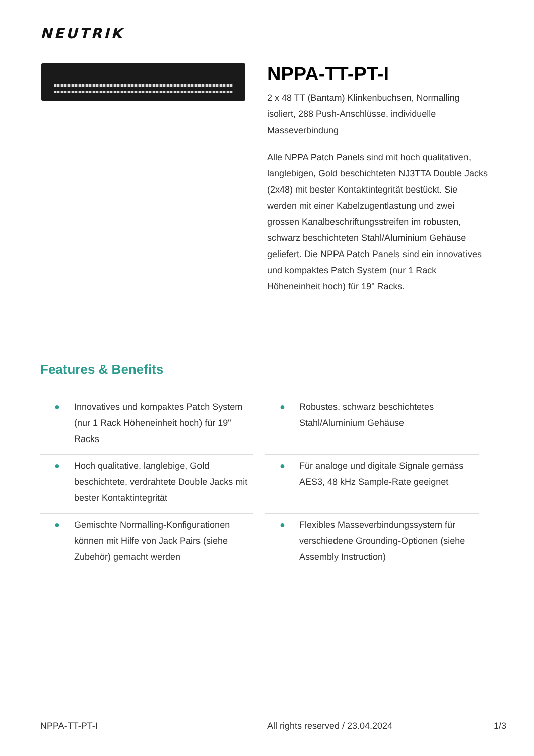NEUTRIK
NPPA-TT-PT-I
2 x 48 TT (Bantam) Klinkenbuchsen, Normalling isoliert, 288 Push-Anschlüsse, individuelle Masseverbindung
Alle NPPA Patch Panels sind mit hoch qualitativen, langlebigen, Gold beschichteten NJ3TTA Double Jacks (2x48) mit bester Kontaktintegrität bestückt. Sie werden mit einer Kabelzugentlastung und zwei grossen Kanalbeschriftungsstreifen im robusten, schwarz beschichteten Stahl/Aluminium Gehäuse geliefert. Die NPPA Patch Panels sind ein innovatives und kompaktes Patch System (nur 1 Rack Höheneinheit hoch) für 19" Racks.
Features & Benefits
● Innovatives und kompaktes Patch System (nur 1 Rack Höheneinheit hoch) für 19" Racks
● Robustes, schwarz beschichtetes Stahl/Aluminium Gehäuse
● Hoch qualitative, langlebige, Gold beschichtete, verdrahtete Double Jacks mit bester Kontaktintegrität
● Für analoge und digitale Signale gemäss AES3, 48 kHz Sample-Rate geeignet
● Gemischte Normalling-Konfigurationen können mit Hilfe von Jack Pairs (siehe Zubehör) gemacht werden
● Flexibles Masseverbindungssystem für verschiedene Grounding-Optionen (siehe Assembly Instruction)
NPPA-TT-PT-I All rights reserved / 23.04.2024
1/3